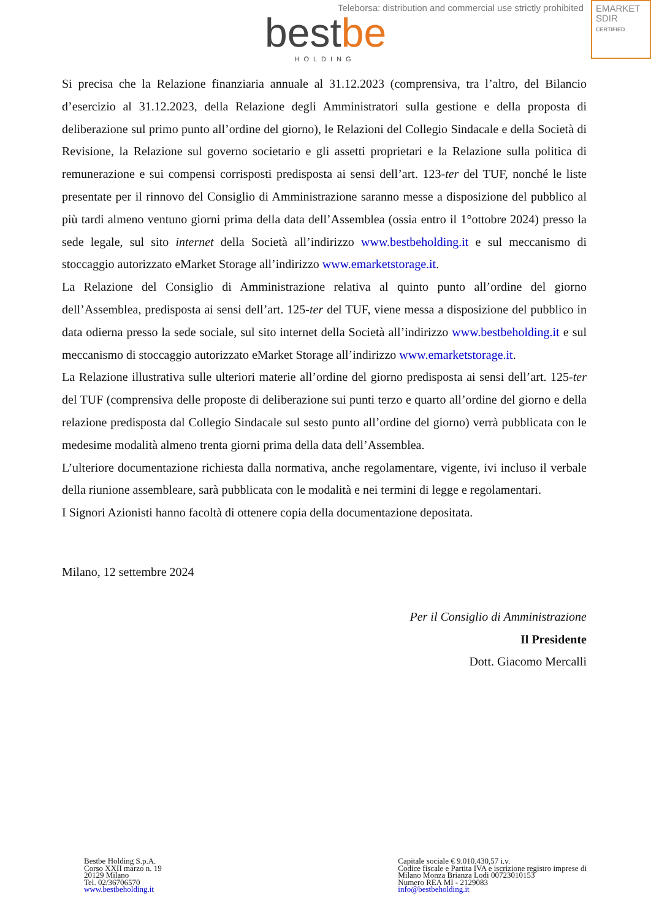Teleborsa: distribution and commercial use strictly prohibited
bestbe HOLDING
EMARKET
SDIR
CERTIFIED
Si precisa che la Relazione finanziaria annuale al 31.12.2023 (comprensiva, tra l’altro, del Bilancio d’esercizio al 31.12.2023, della Relazione degli Amministratori sulla gestione e della proposta di deliberazione sul primo punto all’ordine del giorno), le Relazioni del Collegio Sindacale e della Società di Revisione, la Relazione sul governo societario e gli assetti proprietari e la Relazione sulla politica di remunerazione e sui compensi corrisposti predisposta ai sensi dell’art. 123-ter del TUF, nonché le liste presentate per il rinnovo del Consiglio di Amministrazione saranno messe a disposizione del pubblico al più tardi almeno ventuno giorni prima della data dell’Assemblea (ossia entro il 1°ottobre 2024) presso la sede legale, sul sito internet della Società all’indirizzo www.bestbeholding.it e sul meccanismo di stoccaggio autorizzato eMarket Storage all’indirizzo www.emarketstorage.it.
La Relazione del Consiglio di Amministrazione relativa al quinto punto all’ordine del giorno dell’Assemblea, predisposta ai sensi dell’art. 125-ter del TUF, viene messa a disposizione del pubblico in data odierna presso la sede sociale, sul sito internet della Società all’indirizzo www.bestbeholding.it e sul meccanismo di stoccaggio autorizzato eMarket Storage all’indirizzo www.emarketstorage.it.
La Relazione illustrativa sulle ulteriori materie all’ordine del giorno predisposta ai sensi dell’art. 125-ter del TUF (comprensiva delle proposte di deliberazione sui punti terzo e quarto all’ordine del giorno e della relazione predisposta dal Collegio Sindacale sul sesto punto all’ordine del giorno) verrà pubblicata con le medesime modalità almeno trenta giorni prima della data dell’Assemblea.
L’ulteriore documentazione richiesta dalla normativa, anche regolamentare, vigente, ivi incluso il verbale della riunione assembleare, sarà pubblicata con le modalità e nei termini di legge e regolamentari.
I Signori Azionisti hanno facoltà di ottenere copia della documentazione depositata.
Milano, 12 settembre 2024
Per il Consiglio di Amministrazione
Il Presidente
Dott. Giacomo Mercalli
Bestbe Holding S.p.A.
Corso XXII marzo n. 19
20129 Milano
Tel. 02/36706570
www.bestbeholding.it
Capitale sociale € 9.010.430,57 i.v.
Codice fiscale e Partita IVA e iscrizione registro imprese di
Milano Monza Brianza Lodi 00723010153
Numero REA MI - 2129083
info@bestbeholding.it